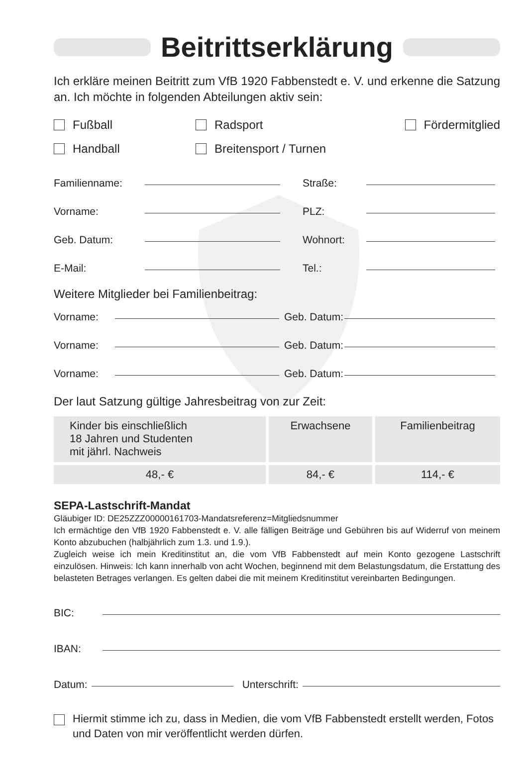Beitrittserklärung
Ich erkläre meinen Beitritt zum VfB 1920 Fabbenstedt e. V. und erkenne die Satzung an. Ich möchte in folgenden Abteilungen aktiv sein:
Fußball
Radsport
Fördermitglied
Handball
Breitensport / Turnen
Familienname: Straße:
Vorname: PLZ:
Geb. Datum: Wohnort:
E-Mail: Tel.:
Weitere Mitglieder bei Familienbeitrag:
Vorname: Geb. Datum:
Vorname: Geb. Datum:
Vorname: Geb. Datum:
Der laut Satzung gültige Jahresbeitrag von zur Zeit:
| Kinder bis einschließlich 18 Jahren und Studenten mit jährl. Nachweis | Erwachsene | Familienbeitrag |
| 48,- € | 84,- € | 114,- € |
SEPA-Lastschrift-Mandat
Gläubiger ID: DE25ZZZ00000161703-Mandatsreferenz=Mitgliedsnummer
Ich ermächtige den VfB 1920 Fabbenstedt e. V. alle fälligen Beiträge und Gebühren bis auf Widerruf von meinem Konto abzubuchen (halbjährlich zum 1.3. und 1.9.).
Zugleich weise ich mein Kreditinstitut an, die vom VfB Fabbenstedt auf mein Konto gezogene Lastschrift einzulösen. Hinweis: Ich kann innerhalb von acht Wochen, beginnend mit dem Belastungsdatum, die Erstattung des belasteten Betrages verlangen. Es gelten dabei die mit meinem Kreditinstitut vereinbarten Bedingungen.
BIC:
IBAN:
Datum: Unterschrift:
Hiermit stimme ich zu, dass in Medien, die vom VfB Fabbenstedt erstellt werden, Fotos und Daten von mir veröffentlicht werden dürfen.